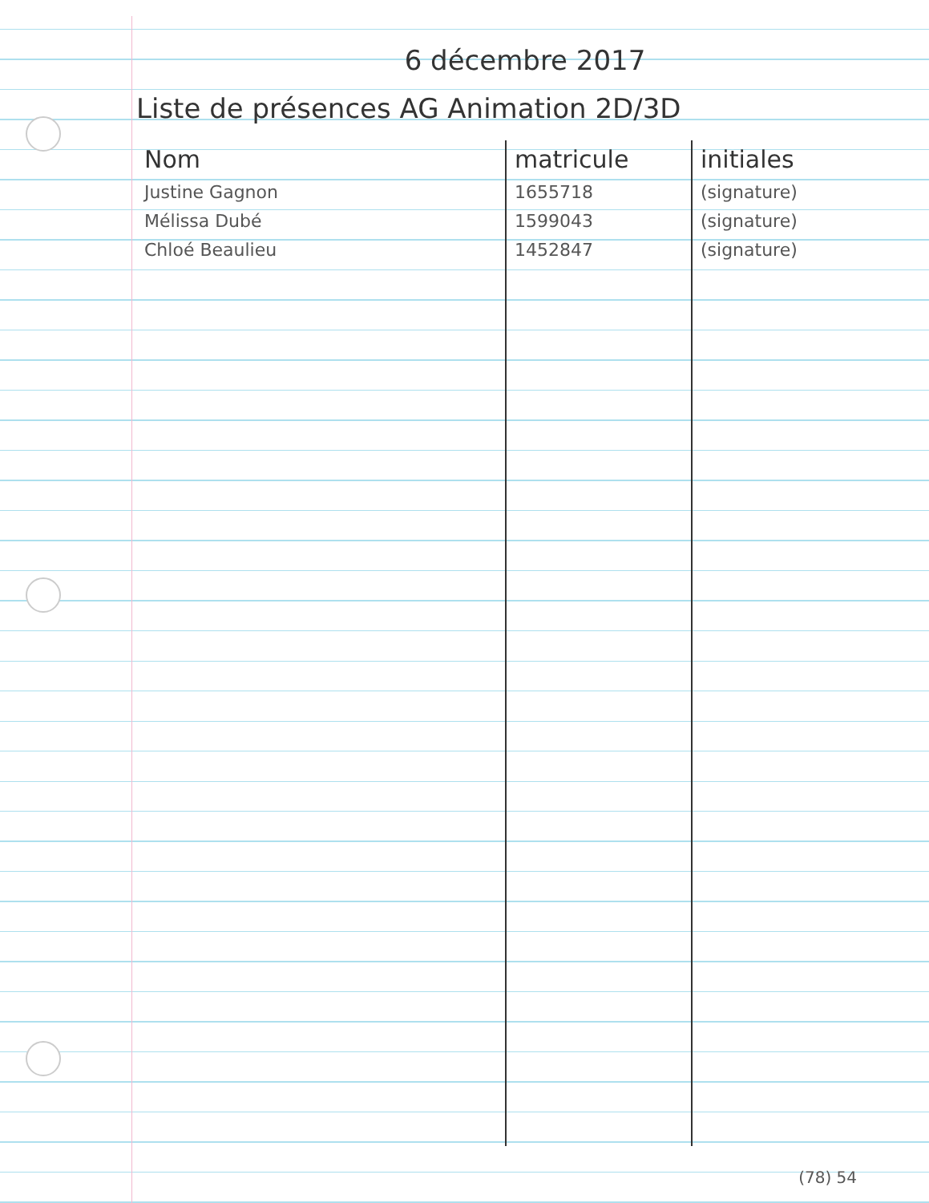6 décembre 2017
Liste de présences AG Animation 2D/3D
| Nom | matricule | initiales |
| --- | --- | --- |
| Justine Gagnon | 1655718 | (signature) |
| Mélissa Dubé | 1599043 | (signature) |
| Chloé Beaulieu | 1452847 | (signature) |
(78) 54